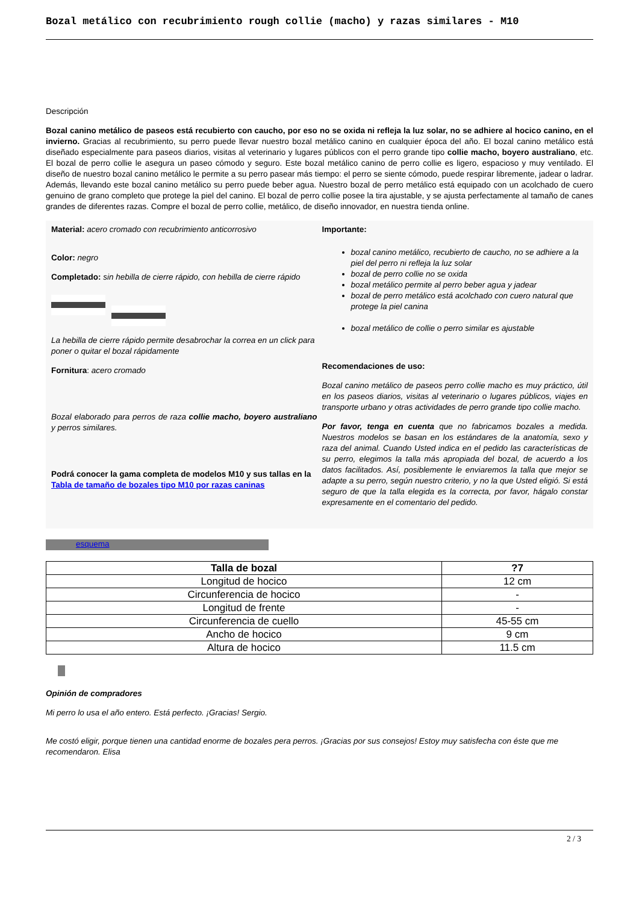Bozal metálico con recubrimiento rough collie (macho) y razas similares - M10
Descripción
Bozal canino metálico de paseos está recubierto con caucho, por eso no se oxida ni refleja la luz solar, no se adhiere al hocico canino, en el invierno. Gracias al recubrimiento, su perro puede llevar nuestro bozal metálico canino en cualquier época del año. El bozal canino metálico está diseñado especialmente para paseos diarios, visitas al veterinario y lugares públicos con el perro grande tipo collie macho, boyero australiano, etc. El bozal de perro collie le asegura un paseo cómodo y seguro. Este bozal metálico canino de perro collie es ligero, espacioso y muy ventilado. El diseño de nuestro bozal canino metálico le permite a su perro pasear más tiempo: el perro se siente cómodo, puede respirar libremente, jadear o ladrar. Además, llevando este bozal canino metálico su perro puede beber agua. Nuestro bozal de perro metálico está equipado con un acolchado de cuero genuino de grano completo que protege la piel del canino. El bozal de perro collie posee la tira ajustable, y se ajusta perfectamente al tamaño de canes grandes de diferentes razas. Compre el bozal de perro collie, metálico, de diseño innovador, en nuestra tienda online.
Material: acero cromado con recubrimiento anticorrosivo
Color: negro
Completado: sin hebilla de cierre rápido, con hebilla de cierre rápido
La hebilla de cierre rápido permite desabrochar la correa en un click para poner o quitar el bozal rápidamente
Fornitura: acero cromado
Bozal elaborado para perros de raza collie macho, boyero australiano y perros similares.
Podrá conocer la gama completa de modelos M10 y sus tallas en la Tabla de tamaño de bozales tipo M10 por razas caninas
Importante:
bozal canino metálico, recubierto de caucho, no se adhiere a la piel del perro ni refleja la luz solar
bozal de perro collie no se oxida
bozal metálico permite al perro beber agua y jadear
bozal de perro metálico está acolchado con cuero natural que protege la piel canina
bozal metálico de collie o perro similar es ajustable
Recomendaciones de uso:
Bozal canino metálico de paseos perro collie macho es muy práctico, útil en los paseos diarios, visitas al veterinario o lugares públicos, viajes en transporte urbano y otras actividades de perro grande tipo collie macho.
Por favor, tenga en cuenta que no fabricamos bozales a medida. Nuestros modelos se basan en los estándares de la anatomía, sexo y raza del animal. Cuando Usted indica en el pedido las características de su perro, elegimos la talla más apropiada del bozal, de acuerdo a los datos facilitados. Así, posiblemente le enviaremos la talla que mejor se adapte a su perro, según nuestro criterio, y no la que Usted eligió. Si está seguro de que la talla elegida es la correcta, por favor, hágalo constar expresamente en el comentario del pedido.
esquema
| Talla de bozal | ?7 |
| --- | --- |
| Longitud de hocico | 12 cm |
| Circunferencia de hocico | - |
| Longitud de frente | - |
| Circunferencia de cuello | 45-55 cm |
| Ancho de hocico | 9 cm |
| Altura de hocico | 11.5 cm |
Opinión de compradores
Mi perro lo usa el año entero. Está perfecto. ¡Gracias! Sergio.
Me costó eligir, porque tienen una cantidad enorme de bozales pera perros. ¡Gracias por sus consejos! Estoy muy satisfecha con éste que me recomendaron. Elisa
2 / 3